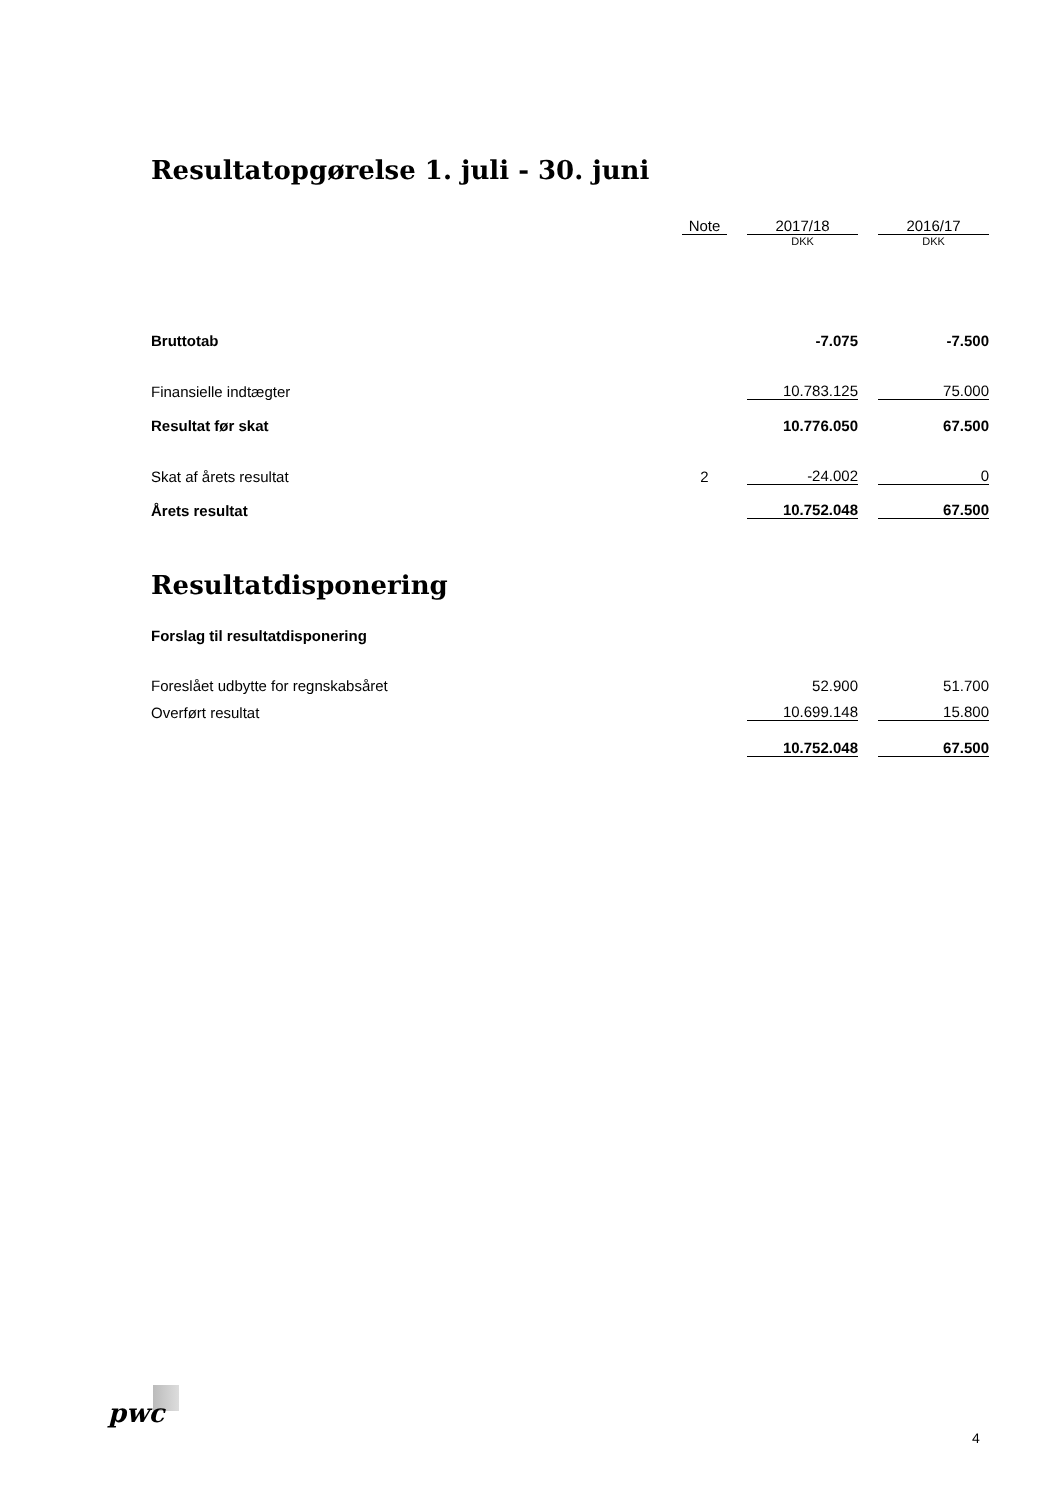Resultatopgørelse 1. juli - 30. juni
| | Note | | 2017/18 | | 2016/17 |
| | | | DKK | | DKK |
| Bruttotab | | | -7.075 | | -7.500 |
| Finansielle indtægter | | | 10.783.125 | | 75.000 |
| Resultat før skat | | | 10.776.050 | | 67.500 |
| Skat af årets resultat | 2 | | -24.002 | | 0 |
| Årets resultat | | | 10.752.048 | | 67.500 |
Resultatdisponering
Forslag til resultatdisponering
| Foreslået udbytte for regnskabsåret | | | 52.900 | | 51.700 |
| Overført resultat | | | 10.699.148 | | 15.800 |
| | | | 10.752.048 | | 67.500 |
pwc
4